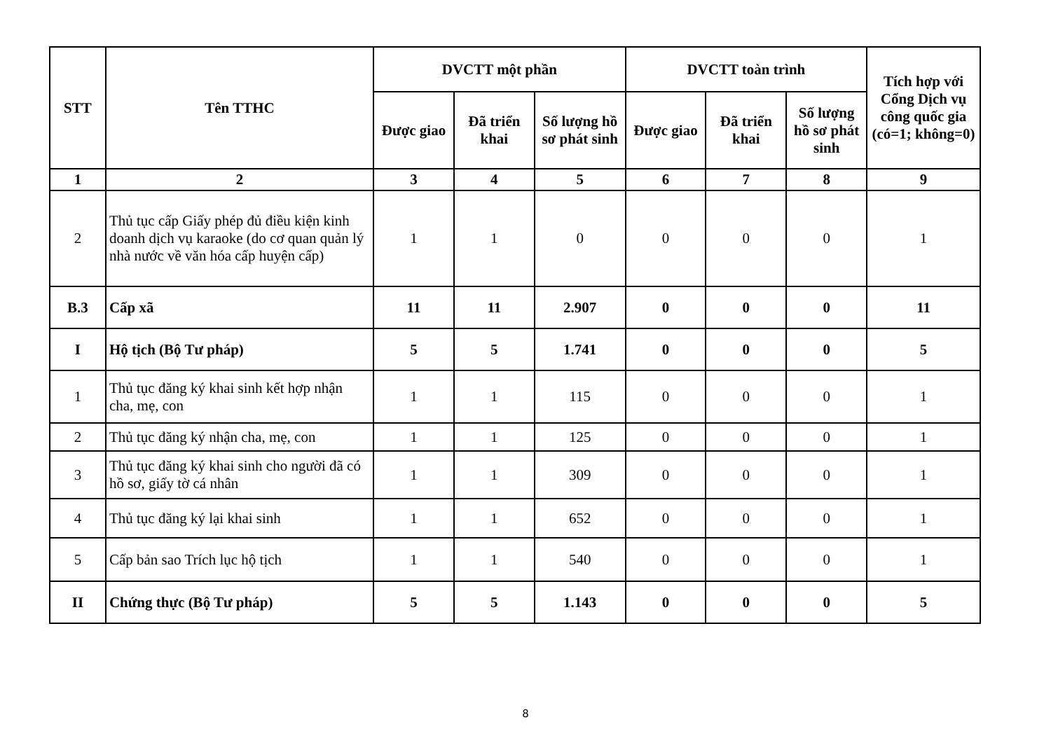| STT | Tên TTHC | DVCTT một phần | | | DVCTT toàn trình | | | Tích hợp với Cổng Dịch vụ công quốc gia (có=1; không=0) |
| --- | --- | --- | --- | --- | --- | --- | --- | --- |
| | | Được giao | Đã triển khai | Số lượng hồ sơ phát sinh | Được giao | Đã triển khai | Số lượng hồ sơ phát sinh | |
| 1 | 2 | 3 | 4 | 5 | 6 | 7 | 8 | 9 |
| 2 | Thủ tục cấp Giấy phép đủ điều kiện kinh doanh dịch vụ karaoke (do cơ quan quản lý nhà nước về văn hóa cấp huyện cấp) | 1 | 1 | 0 | 0 | 0 | 0 | 1 |
| B.3 | Cấp xã | 11 | 11 | 2.907 | 0 | 0 | 0 | 11 |
| I | Hộ tịch (Bộ Tư pháp) | 5 | 5 | 1.741 | 0 | 0 | 0 | 5 |
| 1 | Thủ tục đăng ký khai sinh kết hợp nhận cha, mẹ, con | 1 | 1 | 115 | 0 | 0 | 0 | 1 |
| 2 | Thủ tục đăng ký nhận cha, mẹ, con | 1 | 1 | 125 | 0 | 0 | 0 | 1 |
| 3 | Thủ tục đăng ký khai sinh cho người đã có hồ sơ, giấy tờ cá nhân | 1 | 1 | 309 | 0 | 0 | 0 | 1 |
| 4 | Thủ tục đăng ký lại khai sinh | 1 | 1 | 652 | 0 | 0 | 0 | 1 |
| 5 | Cấp bản sao Trích lục hộ tịch | 1 | 1 | 540 | 0 | 0 | 0 | 1 |
| II | Chứng thực (Bộ Tư pháp) | 5 | 5 | 1.143 | 0 | 0 | 0 | 5 |
8